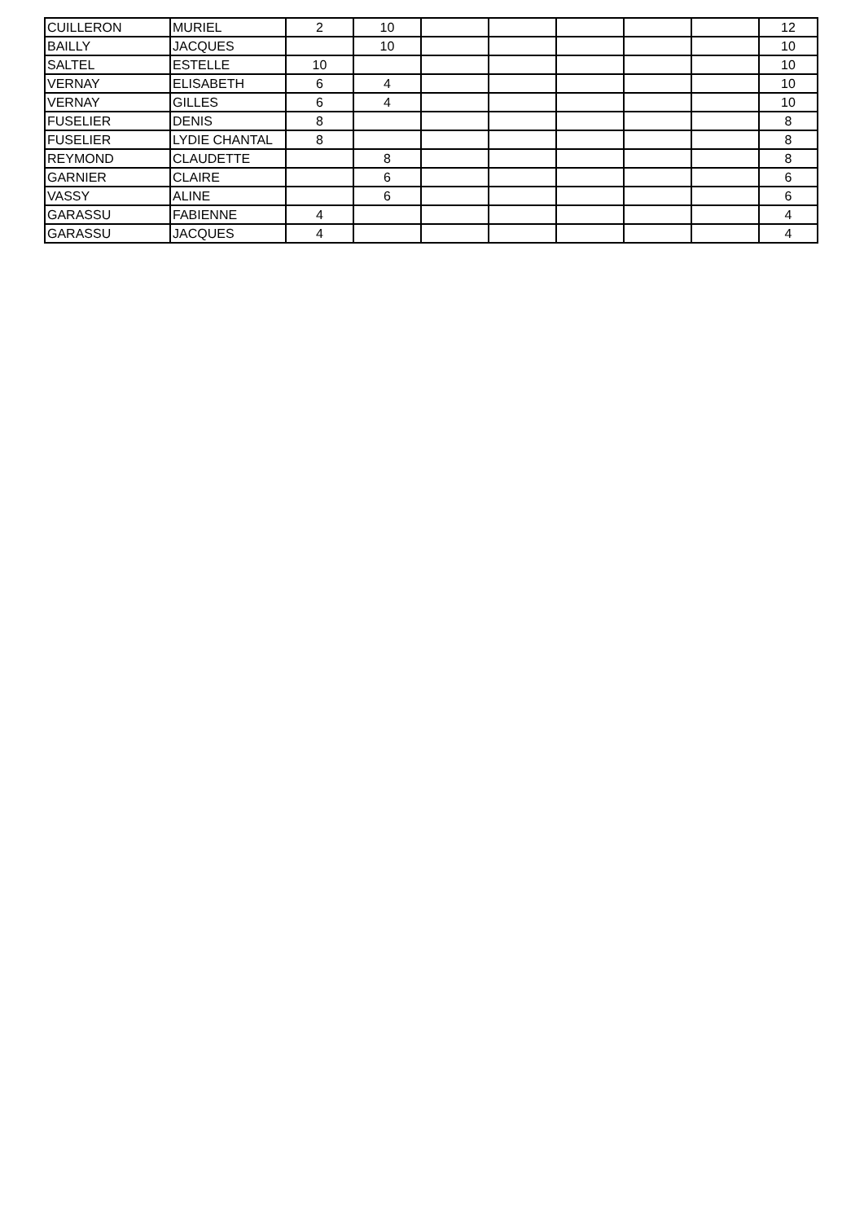| CUILLERON | MURIEL | 2 | 10 | | | | | | 12 |
| BAILLY | JACQUES | | 10 | | | | | | 10 |
| SALTEL | ESTELLE | 10 | | | | | | | 10 |
| VERNAY | ELISABETH | 6 | 4 | | | | | | 10 |
| VERNAY | GILLES | 6 | 4 | | | | | | 10 |
| FUSELIER | DENIS | 8 | | | | | | | 8 |
| FUSELIER | LYDIE CHANTAL | 8 | | | | | | | 8 |
| REYMOND | CLAUDETTE | | 8 | | | | | | 8 |
| GARNIER | CLAIRE | | 6 | | | | | | 6 |
| VASSY | ALINE | | 6 | | | | | | 6 |
| GARASSU | FABIENNE | 4 | | | | | | | 4 |
| GARASSU | JACQUES | 4 | | | | | | | 4 |